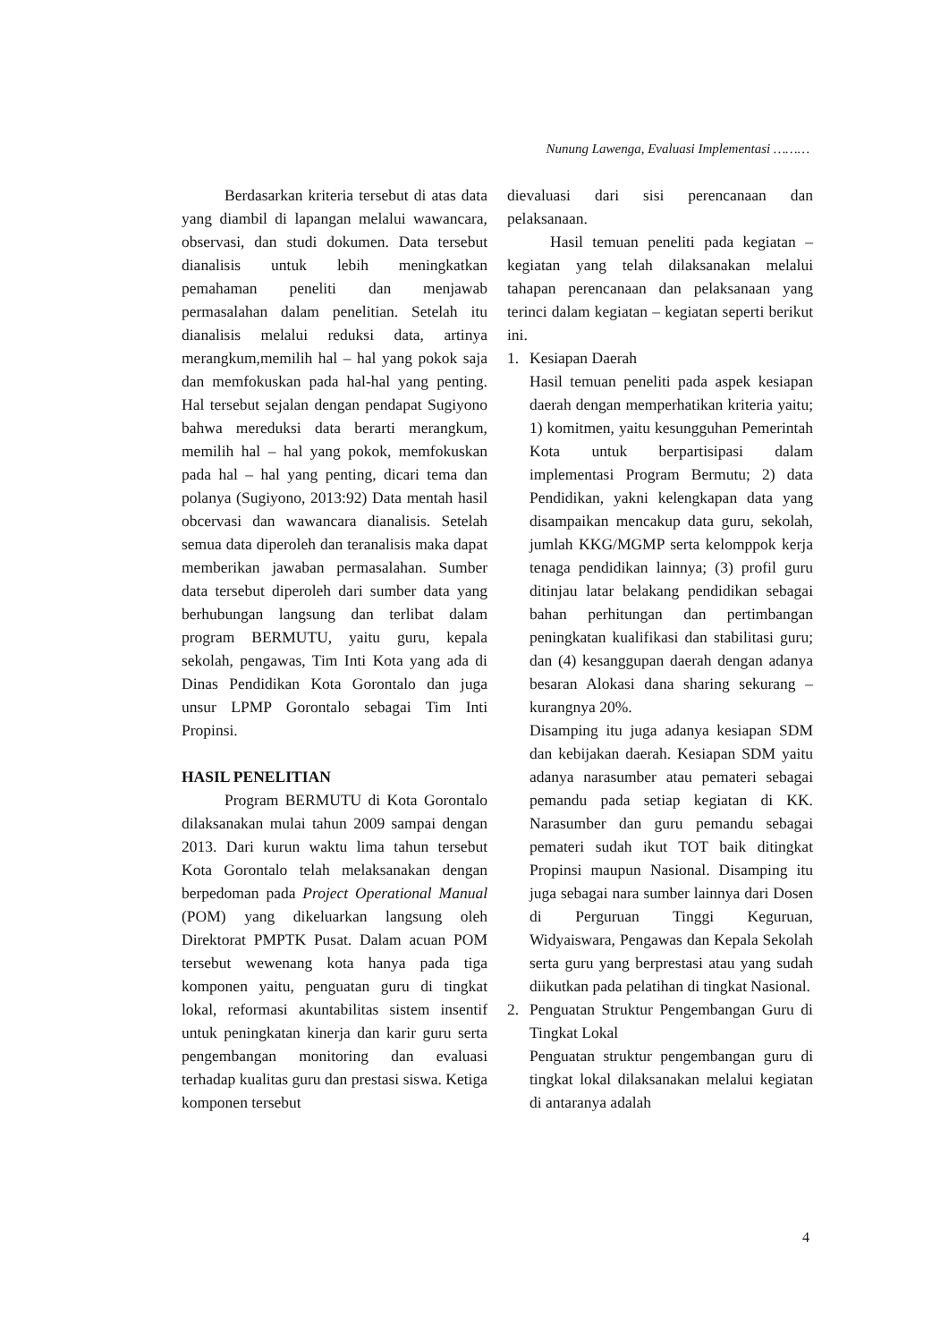Nunung Lawenga, Evaluasi Implementasi ………
Berdasarkan kriteria tersebut di atas data yang diambil di lapangan melalui wawancara, observasi, dan studi dokumen. Data tersebut dianalisis untuk lebih meningkatkan pemahaman peneliti dan menjawab permasalahan dalam penelitian. Setelah itu dianalisis melalui reduksi data, artinya merangkum,memilih hal – hal yang pokok saja dan memfokuskan pada hal-hal yang penting. Hal tersebut sejalan dengan pendapat Sugiyono bahwa mereduksi data berarti merangkum, memilih hal – hal yang pokok, memfokuskan pada hal – hal yang penting, dicari tema dan polanya (Sugiyono, 2013:92) Data mentah hasil obcervasi dan wawancara dianalisis. Setelah semua data diperoleh dan teranalisis maka dapat memberikan jawaban permasalahan. Sumber data tersebut diperoleh dari sumber data yang berhubungan langsung dan terlibat dalam program BERMUTU, yaitu guru, kepala sekolah, pengawas, Tim Inti Kota yang ada di Dinas Pendidikan Kota Gorontalo dan juga unsur LPMP Gorontalo sebagai Tim Inti Propinsi.
HASIL PENELITIAN
Program BERMUTU di Kota Gorontalo dilaksanakan mulai tahun 2009 sampai dengan 2013. Dari kurun waktu lima tahun tersebut Kota Gorontalo telah melaksanakan dengan berpedoman pada Project Operational Manual (POM) yang dikeluarkan langsung oleh Direktorat PMPTK Pusat. Dalam acuan POM tersebut wewenang kota hanya pada tiga komponen yaitu, penguatan guru di tingkat lokal, reformasi akuntabilitas sistem insentif untuk peningkatan kinerja dan karir guru serta pengembangan monitoring dan evaluasi terhadap kualitas guru dan prestasi siswa. Ketiga komponen tersebut
dievaluasi dari sisi perencanaan dan pelaksanaan.
Hasil temuan peneliti pada kegiatan – kegiatan yang telah dilaksanakan melalui tahapan perencanaan dan pelaksanaan yang terinci dalam kegiatan – kegiatan seperti berikut ini.
1. Kesiapan Daerah
Hasil temuan peneliti pada aspek kesiapan daerah dengan memperhatikan kriteria yaitu; 1) komitmen, yaitu kesungguhan Pemerintah Kota untuk berpartisipasi dalam implementasi Program Bermutu; 2) data Pendidikan, yakni kelengkapan data yang disampaikan mencakup data guru, sekolah, jumlah KKG/MGMP serta kelomppok kerja tenaga pendidikan lainnya; (3) profil guru ditinjau latar belakang pendidikan sebagai bahan perhitungan dan pertimbangan peningkatan kualifikasi dan stabilitasi guru; dan (4) kesanggupan daerah dengan adanya besaran Alokasi dana sharing sekurang – kurangnya 20%.
Disamping itu juga adanya kesiapan SDM dan kebijakan daerah. Kesiapan SDM yaitu adanya narasumber atau pemateri sebagai pemandu pada setiap kegiatan di KK. Narasumber dan guru pemandu sebagai pemateri sudah ikut TOT baik ditingkat Propinsi maupun Nasional. Disamping itu juga sebagai nara sumber lainnya dari Dosen di Perguruan Tinggi Keguruan, Widyaiswara, Pengawas dan Kepala Sekolah serta guru yang berprestasi atau yang sudah diikutkan pada pelatihan di tingkat Nasional.
2. Penguatan Struktur Pengembangan Guru di Tingkat Lokal
Penguatan struktur pengembangan guru di tingkat lokal dilaksanakan melalui kegiatan di antaranya adalah
4